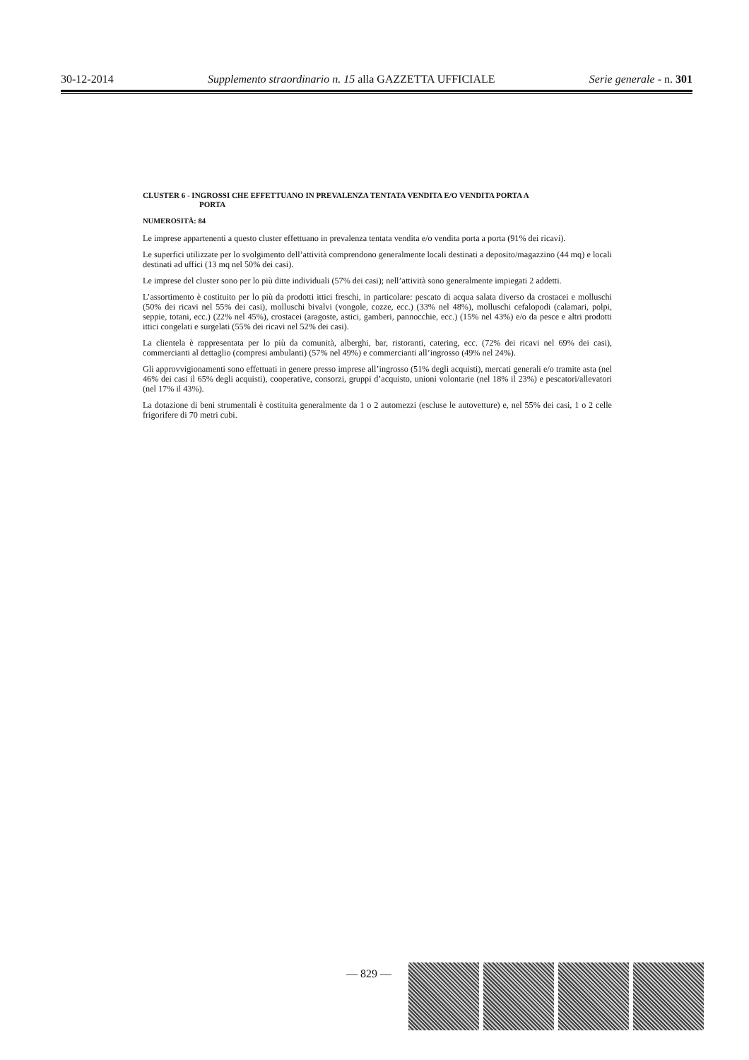30-12-2014 Supplemento straordinario n. 15 alla GAZZETTA UFFICIALE Serie generale - n. 301
CLUSTER 6 - INGROSSI CHE EFFETTUANO IN PREVALENZA TENTATA VENDITA E/O VENDITA PORTA A
PORTA
NUMEROSITÀ: 84
Le imprese appartenenti a questo cluster effettuano in prevalenza tentata vendita e/o vendita porta a porta (91% dei ricavi).
Le superfici utilizzate per lo svolgimento dell’attività comprendono generalmente locali destinati a deposito/magazzino (44 mq) e locali destinati ad uffici (13 mq nel 50% dei casi).
Le imprese del cluster sono per lo più ditte individuali (57% dei casi); nell’attività sono generalmente impiegati 2 addetti.
L’assortimento è costituito per lo più da prodotti ittici freschi, in particolare: pescato di acqua salata diverso da crostacei e molluschi (50% dei ricavi nel 55% dei casi), molluschi bivalvi (vongole, cozze, ecc.) (33% nel 48%), molluschi cefalopodi (calamari, polpi, seppie, totani, ecc.) (22% nel 45%), crostacei (aragoste, astici, gamberi, pannocchie, ecc.) (15% nel 43%) e/o da pesce e altri prodotti ittici congelati e surgelati (55% dei ricavi nel 52% dei casi).
La clientela è rappresentata per lo più da comunità, alberghi, bar, ristoranti, catering, ecc. (72% dei ricavi nel 69% dei casi), commercianti al dettaglio (compresi ambulanti) (57% nel 49%) e commercianti all’ingrosso (49% nel 24%).
Gli approvvigionamenti sono effettuati in genere presso imprese all’ingrosso (51% degli acquisti), mercati generali e/o tramite asta (nel 46% dei casi il 65% degli acquisti), cooperative, consorzi, gruppi d’acquisto, unioni volontarie (nel 18% il 23%) e pescatori/allevatori (nel 17% il 43%).
La dotazione di beni strumentali è costituita generalmente da 1 o 2 automezzi (escluse le autovetture) e, nel 55% dei casi, 1 o 2 celle frigorifere di 70 metri cubi.
— 829 —